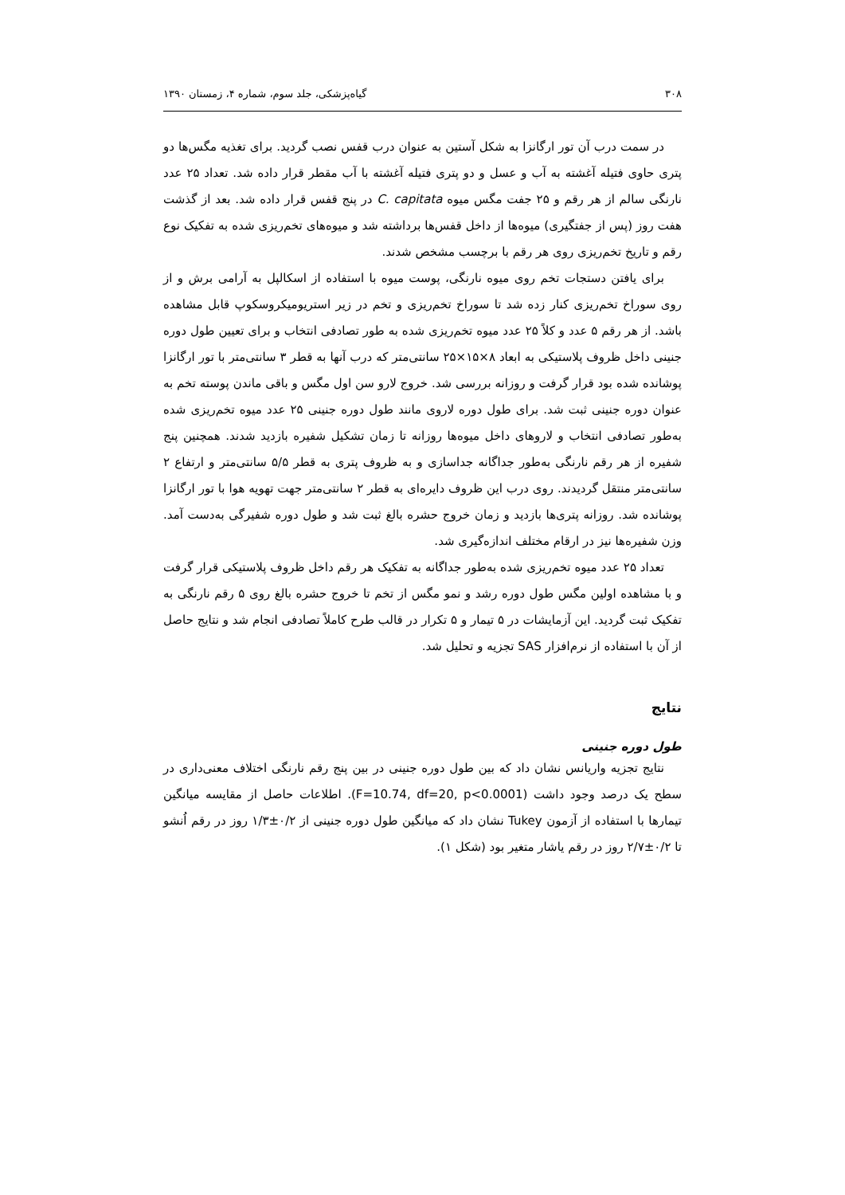۳۰۸ گیاه‌پزشکی، جلد سوم، شماره ۴، زمستان ۱۳۹۰
در سمت درب آن تور ارگانزا به شکل آستین به عنوان درب قفس نصب گردید. برای تغذیه مگس‌ها دو پتری حاوی فتیله آغشته به آب و عسل و دو پتری فتیله آغشته با آب مقطر قرار داده شد. تعداد ۲۵ عدد نارنگی سالم از هر رقم و ۲۵ جفت مگس میوه C. capitata در پنج قفس قرار داده شد. بعد از گذشت هفت روز (پس از جفتگیری) میوه‌ها از داخل قفس‌ها برداشته شد و میوه‌های تخم‌ریزی شده به تفکیک نوع رقم و تاریخ تخم‌ریزی روی هر رقم با برچسب مشخص شدند.
برای یافتن دستجات تخم روی میوه نارنگی، پوست میوه با استفاده از اسکالپل به آرامی برش و از روی سوراخ تخم‌ریزی کنار زده شد تا سوراخ تخم‌ریزی و تخم در زیر استریومیکروسکوپ قابل مشاهده باشد. از هر رقم ۵ عدد و کلاً ۲۵ عدد میوه تخم‌ریزی شده به طور تصادفی انتخاب و برای تعیین طول دوره جنینی داخل ظروف پلاستیکی به ابعاد ۸×۱۵×۲۵ سانتی‌متر که درب آنها به قطر ۳ سانتی‌متر با تور ارگانزا پوشانده شده بود قرار گرفت و روزانه بررسی شد. خروج لارو سن اول مگس و باقی ماندن پوسته تخم به عنوان دوره جنینی ثبت شد. برای طول دوره لاروی مانند طول دوره جنینی ۲۵ عدد میوه تخم‌ریزی شده به‌طور تصادفی انتخاب و لاروهای داخل میوه‌ها روزانه تا زمان تشکیل شفیره بازدید شدند. همچنین پنج شفیره از هر رقم نارنگی به‌طور جداگانه جداسازی و به ظروف پتری به قطر ۵/۵ سانتی‌متر و ارتفاع ۲ سانتی‌متر منتقل گردیدند. روی درب این ظروف دایره‌ای به قطر ۲ سانتی‌متر جهت تهویه هوا با تور ارگانزا پوشانده شد. روزانه پتری‌ها بازدید و زمان خروج حشره بالغ ثبت شد و طول دوره شفیرگی به‌دست آمد. وزن شفیره‌ها نیز در ارقام مختلف اندازه‌گیری شد.
تعداد ۲۵ عدد میوه تخم‌ریزی شده به‌طور جداگانه به تفکیک هر رقم داخل ظروف پلاستیکی قرار گرفت و با مشاهده اولین مگس طول دوره رشد و نمو مگس از تخم تا خروج حشره بالغ روی ۵ رقم نارنگی به تفکیک ثبت گردید. این آزمایشات در ۵ تیمار و ۵ تکرار در قالب طرح کاملاً تصادفی انجام شد و نتایج حاصل از آن با استفاده از نرم‌افزار SAS تجزیه و تحلیل شد.
نتایج
طول دوره جنینی
نتایج تجزیه واریانس نشان داد که بین طول دوره جنینی در بین پنج رقم نارنگی اختلاف معنی‌داری در سطح یک درصد وجود داشت (F=10.74, df=20, p<0.0001). اطلاعات حاصل از مقایسه میانگین تیمارها با استفاده از آزمون Tukey نشان داد که میانگین طول دوره جنینی از ۰/۲±۱/۳ روز در رقم اُنشو تا ۰/۲±۲/۷ روز در رقم یاشار متغیر بود (شکل ۱).